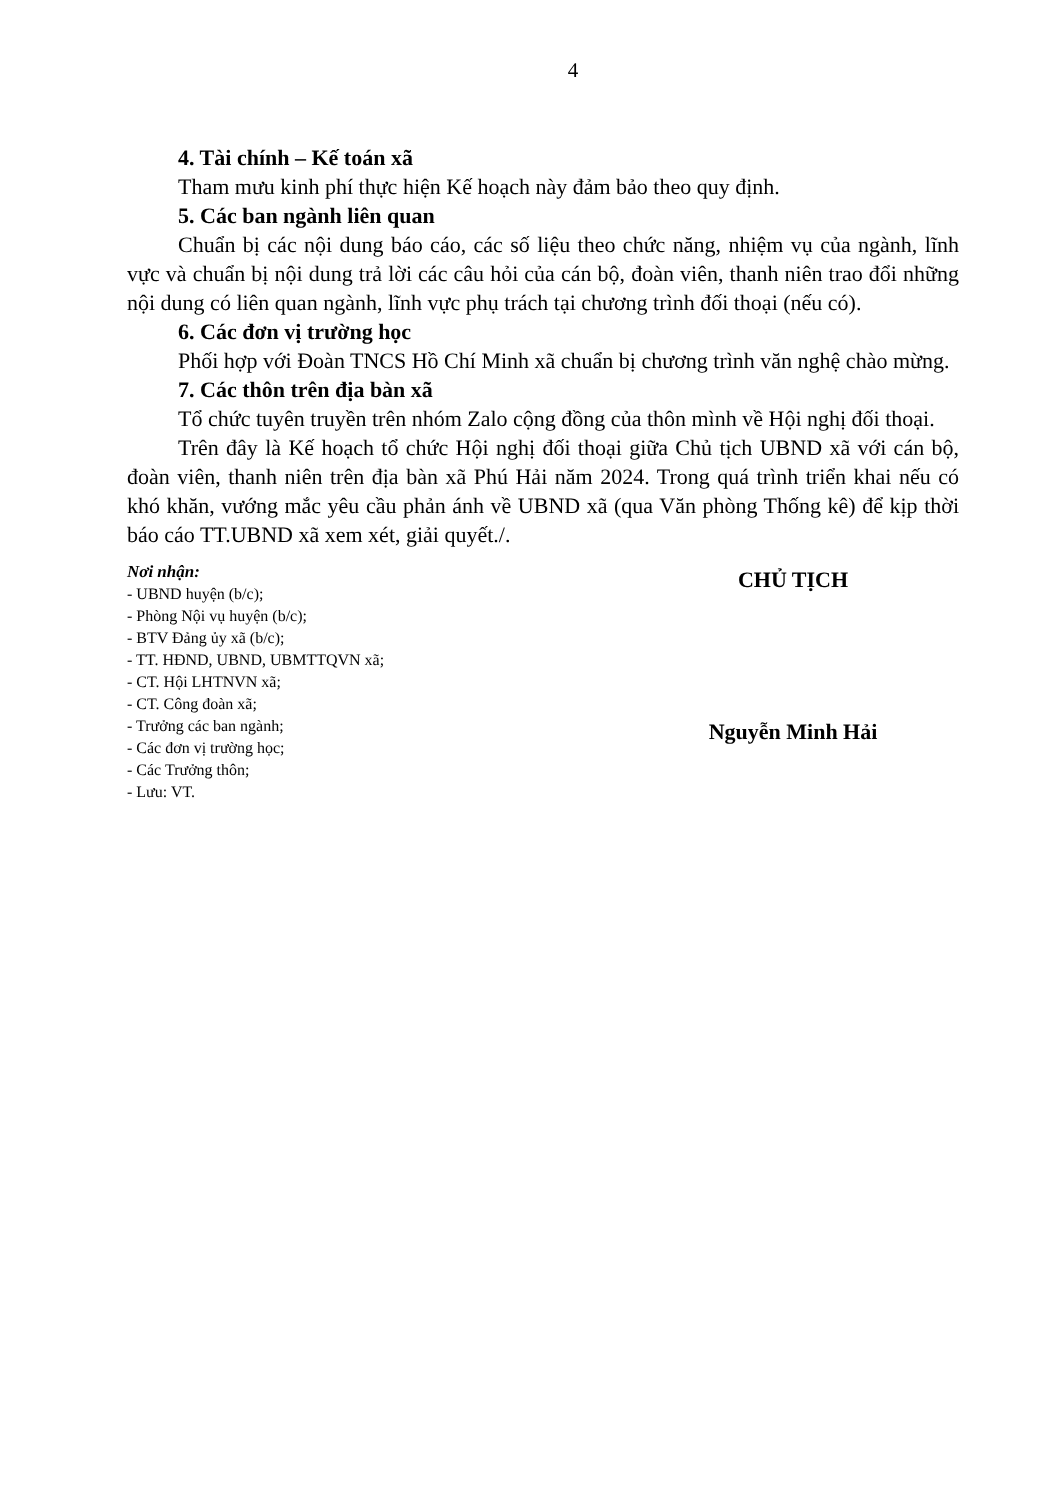4
4. Tài chính – Kế toán xã
Tham mưu kinh phí thực hiện Kế hoạch này đảm bảo theo quy định.
5. Các ban ngành liên quan
Chuẩn bị các nội dung báo cáo, các số liệu theo chức năng, nhiệm vụ của ngành, lĩnh vực và chuẩn bị nội dung trả lời các câu hỏi của cán bộ, đoàn viên, thanh niên trao đổi những nội dung có liên quan ngành, lĩnh vực phụ trách tại chương trình đối thoại (nếu có).
6. Các đơn vị trường học
Phối hợp với Đoàn TNCS Hồ Chí Minh xã chuẩn bị chương trình văn nghệ chào mừng.
7. Các thôn trên địa bàn xã
Tổ chức tuyên truyền trên nhóm Zalo cộng đồng của thôn mình về Hội nghị đối thoại.
Trên đây là Kế hoạch tổ chức Hội nghị đối thoại giữa Chủ tịch UBND xã với cán bộ, đoàn viên, thanh niên trên địa bàn xã Phú Hải năm 2024. Trong quá trình triển khai nếu có khó khăn, vướng mắc yêu cầu phản ánh về UBND xã (qua Văn phòng Thống kê) để kịp thời báo cáo TT.UBND xã xem xét, giải quyết./.
Nơi nhận:
- UBND huyện (b/c);
- Phòng Nội vụ huyện (b/c);
- BTV Đảng ủy xã (b/c);
- TT. HĐND, UBND, UBMTTQVN xã;
- CT. Hội LHTNVN xã;
- CT. Công đoàn xã;
- Trưởng các ban ngành;
- Các đơn vị trường học;
- Các Trưởng thôn;
- Lưu: VT.
CHỦ TỊCH
Nguyễn Minh Hải